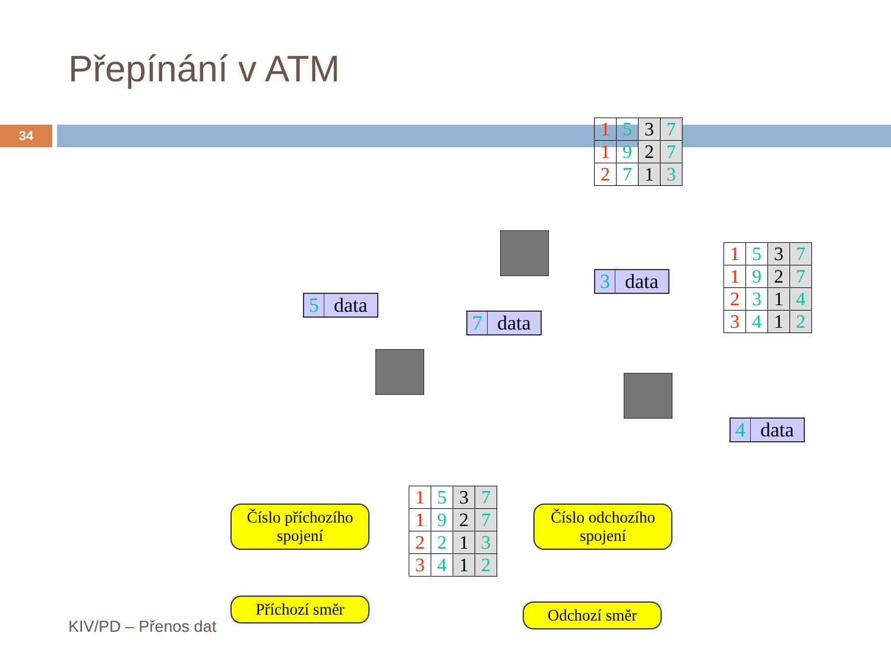Přepínání v ATM
34
5 data
7 data
3 data
4 data
| 1 | 5 | 3 | 7 |
| 1 | 9 | 2 | 7 |
| 2 | 7 | 1 | 3 |
| 1 | 5 | 3 | 7 |
| 1 | 9 | 2 | 7 |
| 2 | 3 | 1 | 4 |
| 3 | 4 | 1 | 2 |
| 1 | 5 | 3 | 7 |
| 1 | 9 | 2 | 7 |
| 2 | 2 | 1 | 3 |
| 3 | 4 | 1 | 2 |
Číslo příchozího spojení
Číslo odchozího spojení
Příchozí směr
Odchozí směr
KIV/PD – Přenos dat